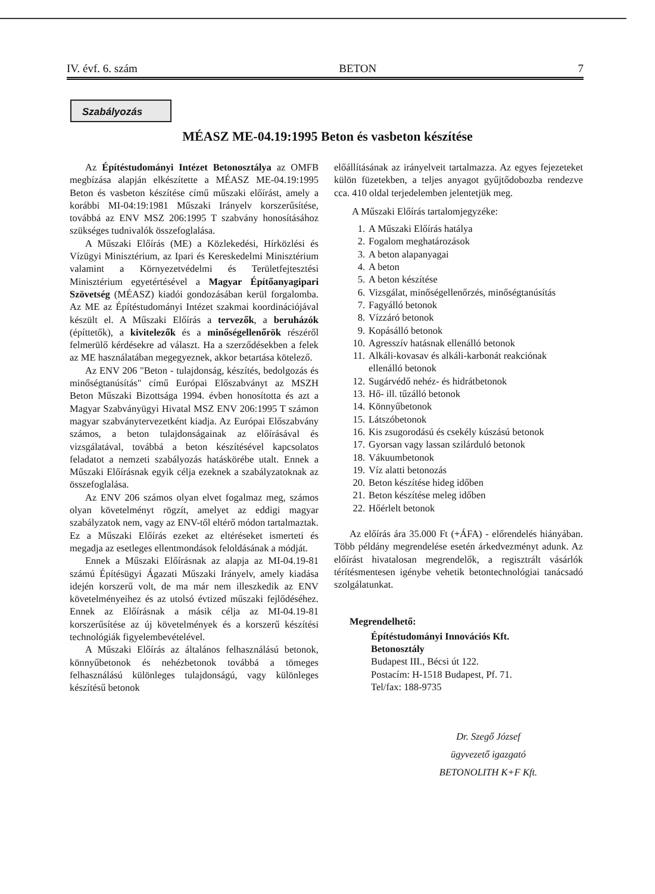IV. évf. 6. szám BETON 7
Szabályozás
MÉASZ ME-04.19:1995 Beton és vasbeton készítése
Az Építéstudományi Intézet Betonosztálya az OMFB megbízása alapján elkészítette a MÉASZ ME-04.19:1995 Beton és vasbeton készítése című műszaki előírást, amely a korábbi MI-04:19:1981 Műszaki Irányelv korszerűsítése, továbbá az ENV MSZ 206:1995 T szabvány honosításához szükséges tudnivalók összefoglalása.
A Műszaki Előírás (ME) a Közlekedési, Hírközlési és Vízügyi Minisztérium, az Ipari és Kereskedelmi Minisztérium valamint a Környezetvédelmi és Területfejtesztési Minisztérium egyetértésével a Magyar Építőanyagipari Szövetség (MÉASZ) kiadói gondozásában kerül forgalomba. Az ME az Építéstudományi Intézet szakmai koordinációjával készült el. A Műszaki Előírás a tervezők, a beruházók (építtetők), a kivitelezők és a minőségellenőrök részéről felmerülő kérdésekre ad választ. Ha a szerződésekben a felek az ME használatában megegyeznek, akkor betartása kötelező.
Az ENV 206 "Beton - tulajdonság, készítés, bedolgozás és minőségtanúsítás" című Európai Előszabványt az MSZH Beton Műszaki Bizottsága 1994. évben honosította és azt a Magyar Szabványügyi Hivatal MSZ ENV 206:1995 T számon magyar szabványtervezetként kiadja. Az Európai Előszabvány számos, a beton tulajdonságainak az előírásával és vizsgálatával, továbbá a beton készítésével kapcsolatos feladatot a nemzeti szabályozás hatáskörébe utalt. Ennek a Műszaki Előírásnak egyik célja ezeknek a szabályzatoknak az összefoglalása.
Az ENV 206 számos olyan elvet fogalmaz meg, számos olyan követelményt rögzít, amelyet az eddigi magyar szabályzatok nem, vagy az ENV-től eltérő módon tartalmaztak. Ez a Műszaki Előírás ezeket az eltéréseket ismerteti és megadja az esetleges ellentmondások feloldásának a módját.
Ennek a Műszaki Előírásnak az alapja az MI-04.19-81 számú Építésügyi Ágazati Műszaki Irányelv, amely kiadása idején korszerű volt, de ma már nem illeszkedik az ENV követelményeihez és az utolsó évtized műszaki fejlődéséhez. Ennek az Előírásnak a másik célja az MI-04.19-81 korszerűsítése az új követelmények és a korszerű készítési technológiák figyelembevételével.
A Műszaki Előírás az általános felhasználású betonok, könnyűbetonok és nehézbetonok továbbá a tömeges felhasználású különleges tulajdonságú, vagy különleges készítésű betonok
előállításának az irányelveit tartalmazza. Az egyes fejezeteket külön füzetekben, a teljes anyagot gyűjtődobozba rendezve cca. 410 oldal terjedelemben jelentetjük meg.
A Műszaki Előírás tartalomjegyzéke:
1. A Műszaki Előírás hatálya
2. Fogalom meghatározások
3. A beton alapanyagai
4. A beton
5. A beton készítése
6. Vizsgálat, minőségellenőrzés, minőségtanúsítás
7. Fagyálló betonok
8. Vízzáró betonok
9. Kopásálló betonok
10. Agresszív hatásnak ellenálló betonok
11. Alkáli-kovasav és alkáli-karbonát reakciónak ellenálló betonok
12. Sugárvédő nehéz- és hidrátbetonok
13. Hő- ill. tűzálló betonok
14. Könnyűbetonok
15. Látszóbetonok
16. Kis zsugorodású és csekély kúszású betonok
17. Gyorsan vagy lassan szilárduló betonok
18. Vákuumbetonok
19. Víz alatti betonozás
20. Beton készítése hideg időben
21. Beton készítése meleg időben
22. Hőérlelt betonok
Az előírás ára 35.000 Ft (+ÁFA) - előrendelés hiányában. Több példány megrendelése esetén árkedvezményt adunk. Az előírást hivatalosan megrendelők, a regisztrált vásárlók térítésmentesen igénybe vehetik betontechnológiai tanácsadó szolgálatunkat.
Megrendelhető:
Építéstudományi Innovációs Kft.
Betonosztály
Budapest III., Bécsi út 122.
Postacím: H-1518 Budapest, Pf. 71.
Tel/fax: 188-9735
Dr. Szegő József
ügyvezető igazgató
BETONOLITH K+F Kft.